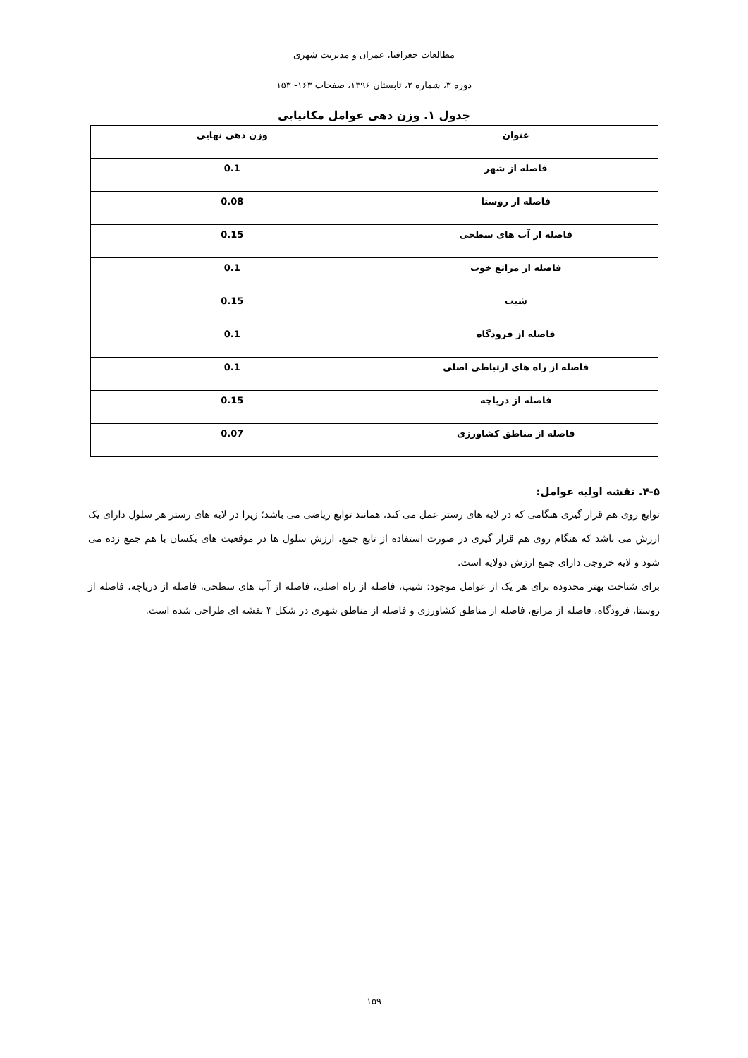مطالعات جغرافیا، عمران و مدیریت شهری
دوره ۳، شماره ۲، تابستان ۱۳۹۶، صفحات ۱۶۳- ۱۵۳
جدول ۱. وزن دهی عوامل مکانیابی
| عنوان | وزن دهی نهایی |
| --- | --- |
| فاصله از شهر | 0.1 |
| فاصله از روستا | 0.08 |
| فاصله از آب های سطحی | 0.15 |
| فاصله از مراتع خوب | 0.1 |
| شیب | 0.15 |
| فاصله از فرودگاه | 0.1 |
| فاصله از راه های ارتباطی اصلی | 0.1 |
| فاصله از دریاچه | 0.15 |
| فاصله از مناطق کشاورزی | 0.07 |
۴-۵. نقشه اولیه عوامل:
توابع روی هم قرار گیری هنگامی که در لایه های رستر عمل می کند، همانند توابع ریاضی می باشد؛ زیرا در لایه های رستر هر سلول دارای یک ارزش می باشد که هنگام روی هم قرار گیری در صورت استفاده از تابع جمع، ارزش سلول ها در موقعیت های یکسان با هم جمع زده می شود و لایه خروجی دارای جمع ارزش دولایه است.
برای شناخت بهتر محدوده برای هر یک از عوامل موجود: شیب، فاصله از راه اصلی، فاصله از آب های سطحی، فاصله از دریاچه، فاصله از روستا، فرودگاه، فاصله از مراتع، فاصله از مناطق کشاورزی و فاصله از مناطق شهری در شکل ۳ نقشه ای طراحی شده است.
۱۵۹